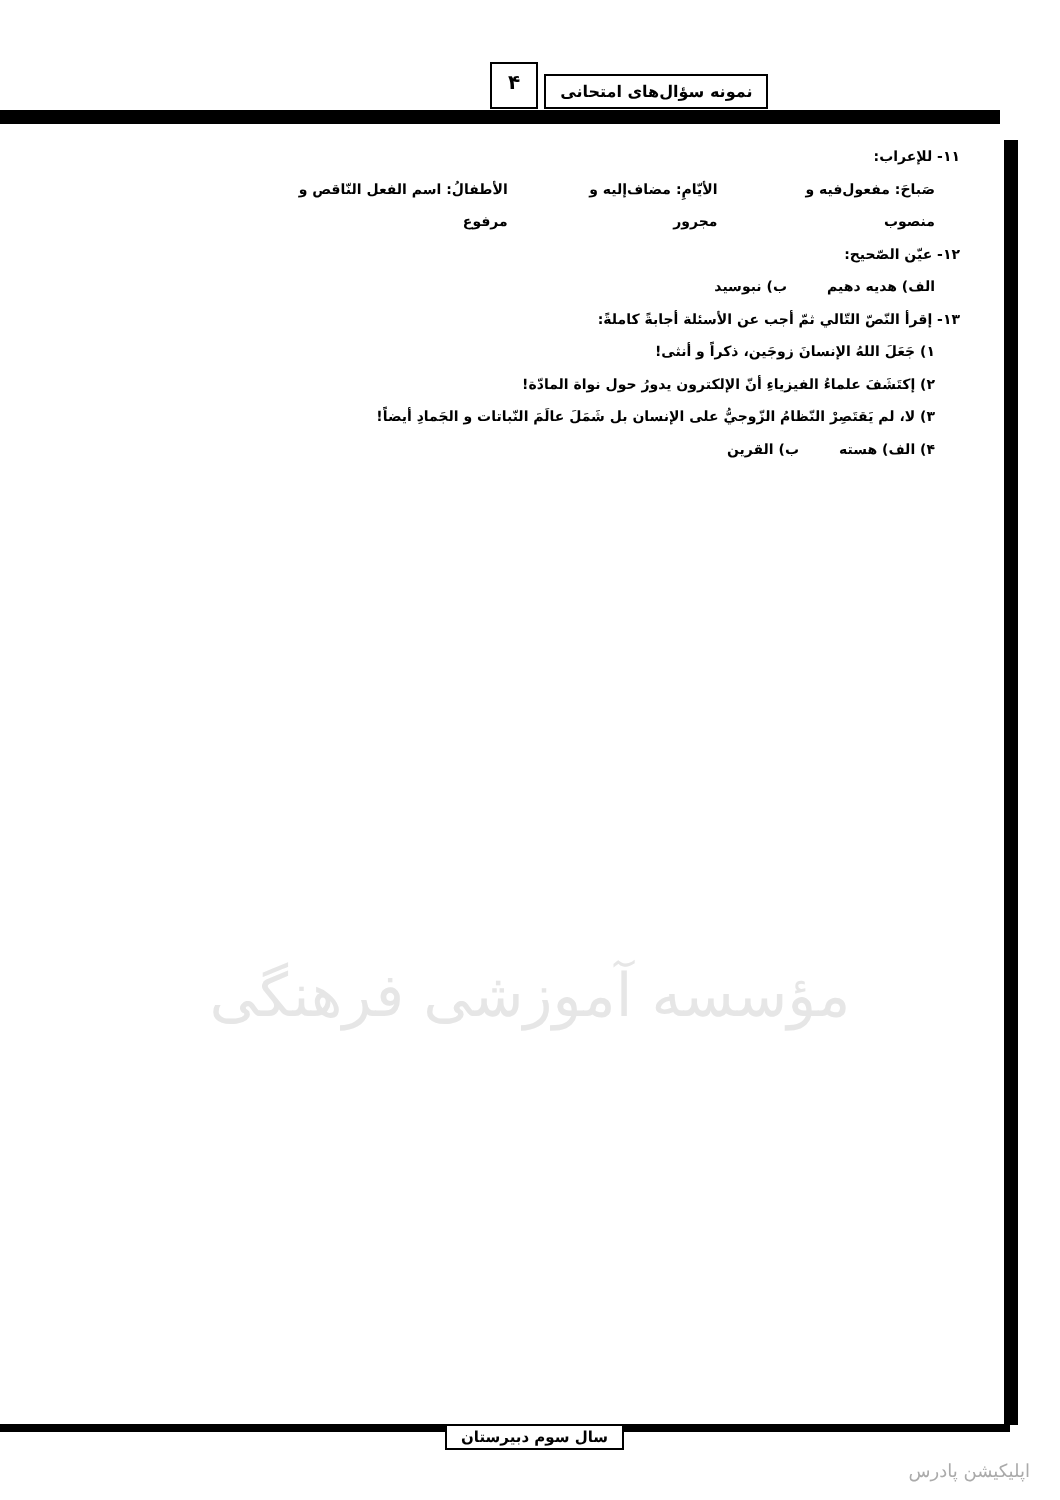۴ نمونه سؤال‌های امتحانی
۱۱- للإعراب:
صَباحَ: مفعول‌فیه و منصوب الأيّامِ: مضاف‌إلیه و مجرور الأطفالُ: اسم الفعل النّاقص و مرفوع
۱۲- عيّن الصّحیح:
الف) هدیه دهیم ب) نبوسید
۱۳- إقرأ النّصّ التّالي ثمّ أجب عن الأسئلة أجابةً كاملةً:
۱) جَعَلَ اللهُ الإنسانَ زوجَين، ذكراً و أنثى!
۲) إكتَشَفَ علماءُ الفيزياءِ أنّ الإلكترون يدورُ حول نواة المادّة!
۳) لا، لم يَقتَصِرْ النّظامُ الزّوجيُّ على الإنسان بل شَمَلَ عالَمَ النّباتات و الجَمادِ أيضاً!
۴) الف) هسته ب) القرين
مؤسسه آموزشی فرهنگی
سال سوم دبیرستان
اپلیکیشن پادرس